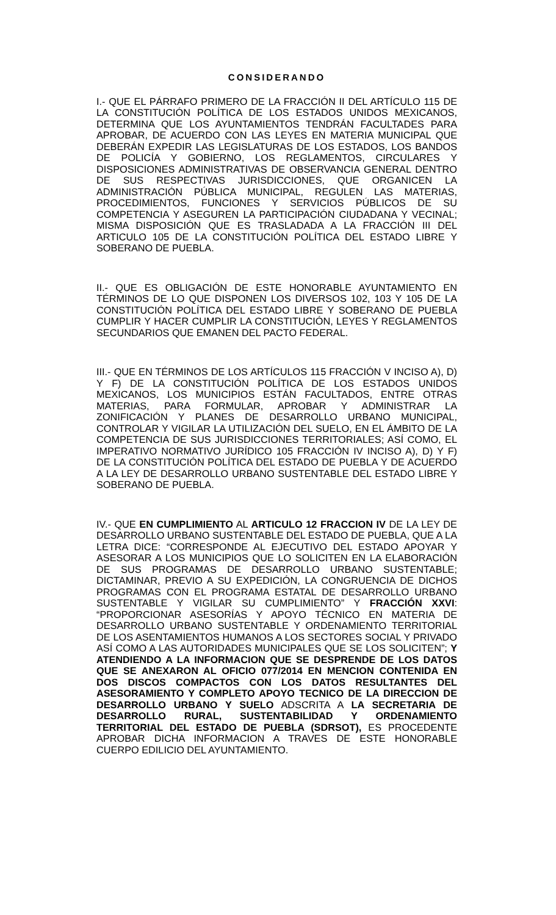CONSIDERANDO
I.- QUE EL PÁRRAFO PRIMERO DE LA FRACCIÓN II DEL ARTÍCULO 115 DE LA CONSTITUCIÓN POLÍTICA DE LOS ESTADOS UNIDOS MEXICANOS, DETERMINA QUE LOS AYUNTAMIENTOS TENDRÁN FACULTADES PARA APROBAR, DE ACUERDO CON LAS LEYES EN MATERIA MUNICIPAL QUE DEBERÁN EXPEDIR LAS LEGISLATURAS DE LOS ESTADOS, LOS BANDOS DE POLICÍA Y GOBIERNO, LOS REGLAMENTOS, CIRCULARES Y DISPOSICIONES ADMINISTRATIVAS DE OBSERVANCIA GENERAL DENTRO DE SUS RESPECTIVAS JURISDICCIONES, QUE ORGANICEN LA ADMINISTRACIÓN PÚBLICA MUNICIPAL, REGULEN LAS MATERIAS, PROCEDIMIENTOS, FUNCIONES Y SERVICIOS PÚBLICOS DE SU COMPETENCIA Y ASEGUREN LA PARTICIPACIÓN CIUDADANA Y VECINAL; MISMA DISPOSICIÓN QUE ES TRASLADADA A LA FRACCIÓN III DEL ARTICULO 105 DE LA CONSTITUCIÓN POLÍTICA DEL ESTADO LIBRE Y SOBERANO DE PUEBLA.
II.- QUE ES OBLIGACIÓN DE ESTE HONORABLE AYUNTAMIENTO EN TÉRMINOS DE LO QUE DISPONEN LOS DIVERSOS 102, 103 Y 105 DE LA CONSTITUCIÓN POLÍTICA DEL ESTADO LIBRE Y SOBERANO DE PUEBLA CUMPLIR Y HACER CUMPLIR LA CONSTITUCIÓN, LEYES Y REGLAMENTOS SECUNDARIOS QUE EMANEN DEL PACTO FEDERAL.
III.- QUE EN TÉRMINOS DE LOS ARTÍCULOS 115 FRACCIÓN V INCISO A), D) Y F) DE LA CONSTITUCIÓN POLÍTICA DE LOS ESTADOS UNIDOS MEXICANOS, LOS MUNICIPIOS ESTÁN FACULTADOS, ENTRE OTRAS MATERIAS, PARA FORMULAR, APROBAR Y ADMINISTRAR LA ZONIFICACIÓN Y PLANES DE DESARROLLO URBANO MUNICIPAL, CONTROLAR Y VIGILAR LA UTILIZACIÓN DEL SUELO, EN EL ÁMBITO DE LA COMPETENCIA DE SUS JURISDICCIONES TERRITORIALES; ASÍ COMO, EL IMPERATIVO NORMATIVO JURÍDICO 105 FRACCIÓN IV INCISO A), D) Y F) DE LA CONSTITUCIÓN POLÍTICA DEL ESTADO DE PUEBLA Y DE ACUERDO A LA LEY DE DESARROLLO URBANO SUSTENTABLE DEL ESTADO LIBRE Y SOBERANO DE PUEBLA.
IV.- QUE EN CUMPLIMIENTO AL ARTICULO 12 FRACCION IV DE LA LEY DE DESARROLLO URBANO SUSTENTABLE DEL ESTADO DE PUEBLA, QUE A LA LETRA DICE: “CORRESPONDE AL EJECUTIVO DEL ESTADO APOYAR Y ASESORAR A LOS MUNICIPIOS QUE LO SOLICITEN EN LA ELABORACIÓN DE SUS PROGRAMAS DE DESARROLLO URBANO SUSTENTABLE; DICTAMINAR, PREVIO A SU EXPEDICIÓN, LA CONGRUENCIA DE DICHOS PROGRAMAS CON EL PROGRAMA ESTATAL DE DESARROLLO URBANO SUSTENTABLE Y VIGILAR SU CUMPLIMIENTO” Y FRACCIÓN XXVI: “PROPORCIONAR ASESORÍAS Y APOYO TÉCNICO EN MATERIA DE DESARROLLO URBANO SUSTENTABLE Y ORDENAMIENTO TERRITORIAL DE LOS ASENTAMIENTOS HUMANOS A LOS SECTORES SOCIAL Y PRIVADO ASÍ COMO A LAS AUTORIDADES MUNICIPALES QUE SE LOS SOLICITEN”; Y ATENDIENDO A LA INFORMACION QUE SE DESPRENDE DE LOS DATOS QUE SE ANEXARON AL OFICIO 077/2014 EN MENCION CONTENIDA EN DOS DISCOS COMPACTOS CON LOS DATOS RESULTANTES DEL ASESORAMIENTO Y COMPLETO APOYO TECNICO DE LA DIRECCION DE DESARROLLO URBANO Y SUELO ADSCRITA A LA SECRETARIA DE DESARROLLO RURAL, SUSTENTABILIDAD Y ORDENAMIENTO TERRITORIAL DEL ESTADO DE PUEBLA (SDRSOT), ES PROCEDENTE APROBAR DICHA INFORMACION A TRAVES DE ESTE HONORABLE CUERPO EDILICIO DEL AYUNTAMIENTO.